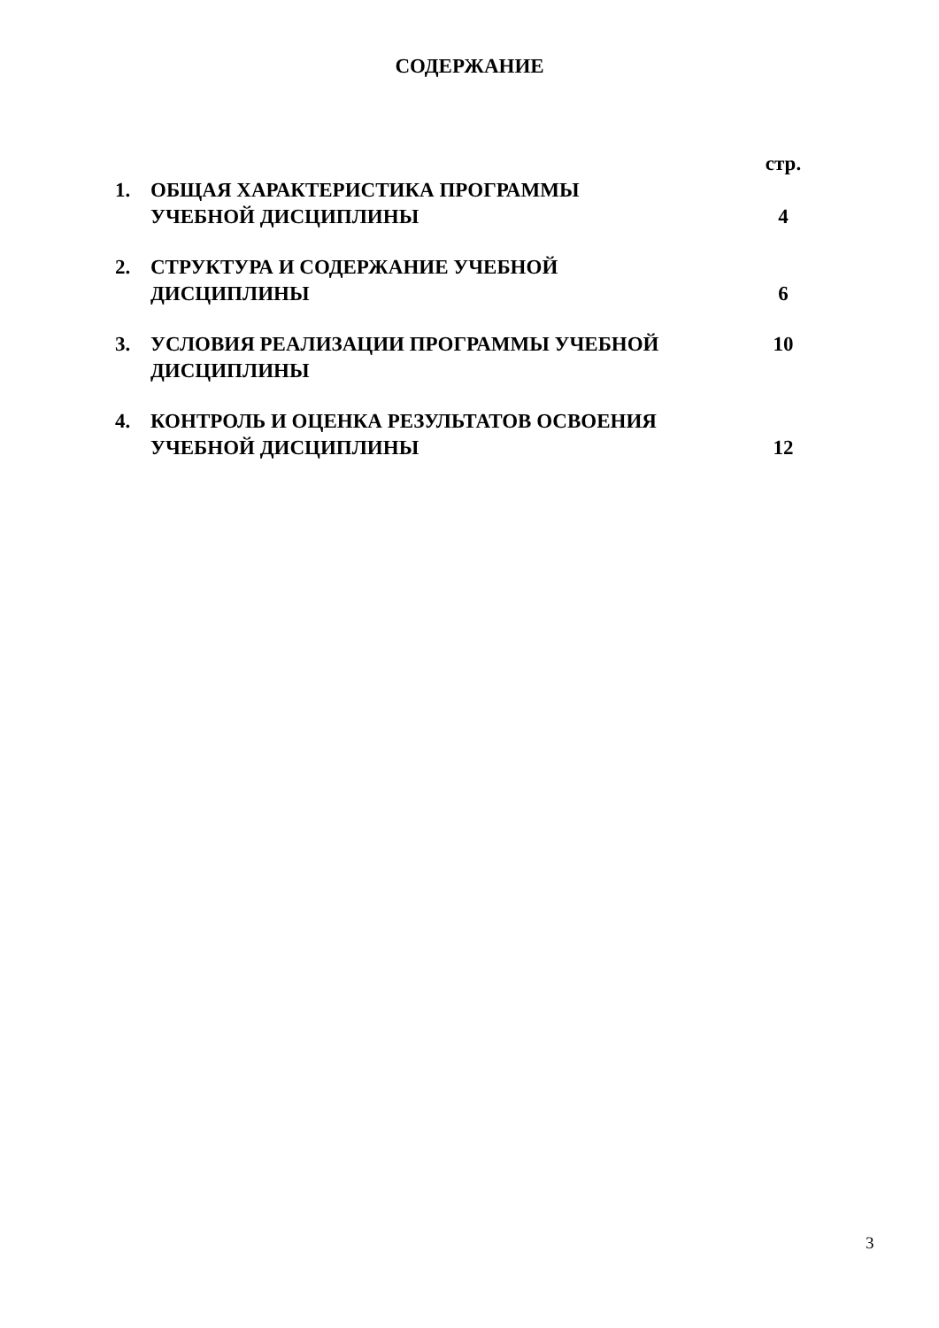СОДЕРЖАНИЕ
| | | стр. |
| 1. | ОБЩАЯ ХАРАКТЕРИСТИКА ПРОГРАММЫ УЧЕБНОЙ ДИСЦИПЛИНЫ | 4 |
| 2. | СТРУКТУРА И СОДЕРЖАНИЕ УЧЕБНОЙ ДИСЦИПЛИНЫ | 6 |
| 3. | УСЛОВИЯ РЕАЛИЗАЦИИ ПРОГРАММЫ УЧЕБНОЙ ДИСЦИПЛИНЫ | 10 |
| 4. | КОНТРОЛЬ И ОЦЕНКА РЕЗУЛЬТАТОВ ОСВОЕНИЯ УЧЕБНОЙ ДИСЦИПЛИНЫ | 12 |
3